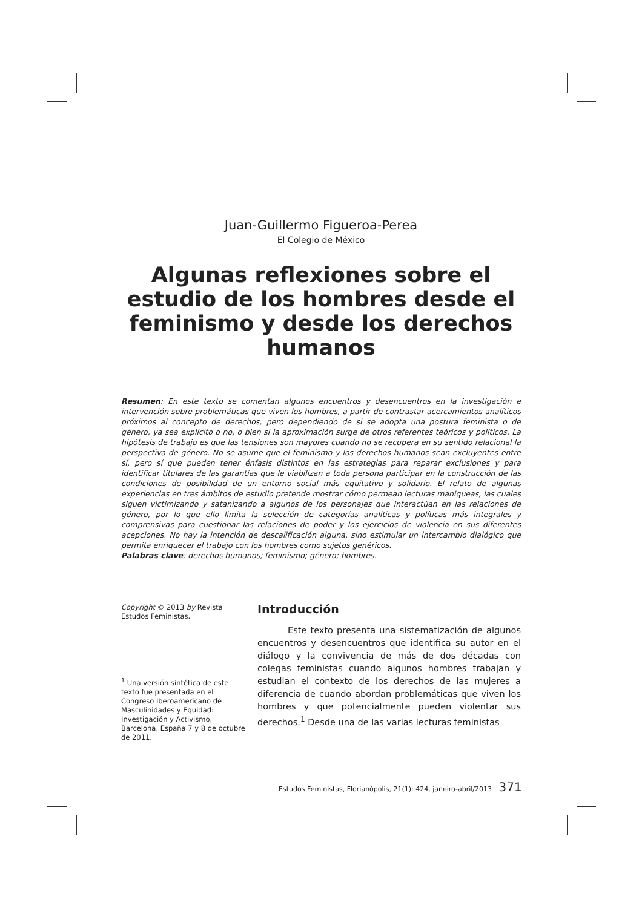Juan-Guillermo Figueroa-Perea
El Colegio de México
Algunas reflexiones sobre el estudio de los hombres desde el feminismo y desde los derechos humanos
Resumen: En este texto se comentan algunos encuentros y desencuentros en la investigación e intervención sobre problemáticas que viven los hombres, a partir de contrastar acercamientos analíticos próximos al concepto de derechos, pero dependiendo de si se adopta una postura feminista o de género, ya sea explícito o no, o bien si la aproximación surge de otros referentes teóricos y políticos. La hipótesis de trabajo es que las tensiones son mayores cuando no se recupera en su sentido relacional la perspectiva de género. No se asume que el feminismo y los derechos humanos sean excluyentes entre sí, pero sí que pueden tener énfasis distintos en las estrategias para reparar exclusiones y para identificar titulares de las garantías que le viabilizan a toda persona participar en la construcción de las condiciones de posibilidad de un entorno social más equitativo y solidario. El relato de algunas experiencias en tres ámbitos de estudio pretende mostrar cómo permean lecturas maniqueas, las cuales siguen victimizando y satanizando a algunos de los personajes que interactúan en las relaciones de género, por lo que ello limita la selección de categorías analíticas y políticas más integrales y comprensivas para cuestionar las relaciones de poder y los ejercicios de violencia en sus diferentes acepciones. No hay la intención de descalificación alguna, sino estimular un intercambio dialógico que permita enriquecer el trabajo con los hombres como sujetos genéricos.
Palabras clave: derechos humanos; feminismo; género; hombres.
Copyright © 2013 by Revista Estudos Feministas.
<sup>1</sup> Una versión sintética de este texto fue presentada en el Congreso Iberoamericano de Masculinidades y Equidad: Investigación y Activismo, Barcelona, España 7 y 8 de octubre de 2011.
Introducción
Este texto presenta una sistematización de algunos encuentros y desencuentros que identifica su autor en el diálogo y la convivencia de más de dos décadas con colegas feministas cuando algunos hombres trabajan y estudian el contexto de los derechos de las mujeres a diferencia de cuando abordan problemáticas que viven los hombres y que potencialmente pueden violentar sus derechos.<sup>1</sup> Desde una de las varias lecturas feministas
Estudos Feministas, Florianópolis, 21(1): 424, janeiro-abril/2013 371